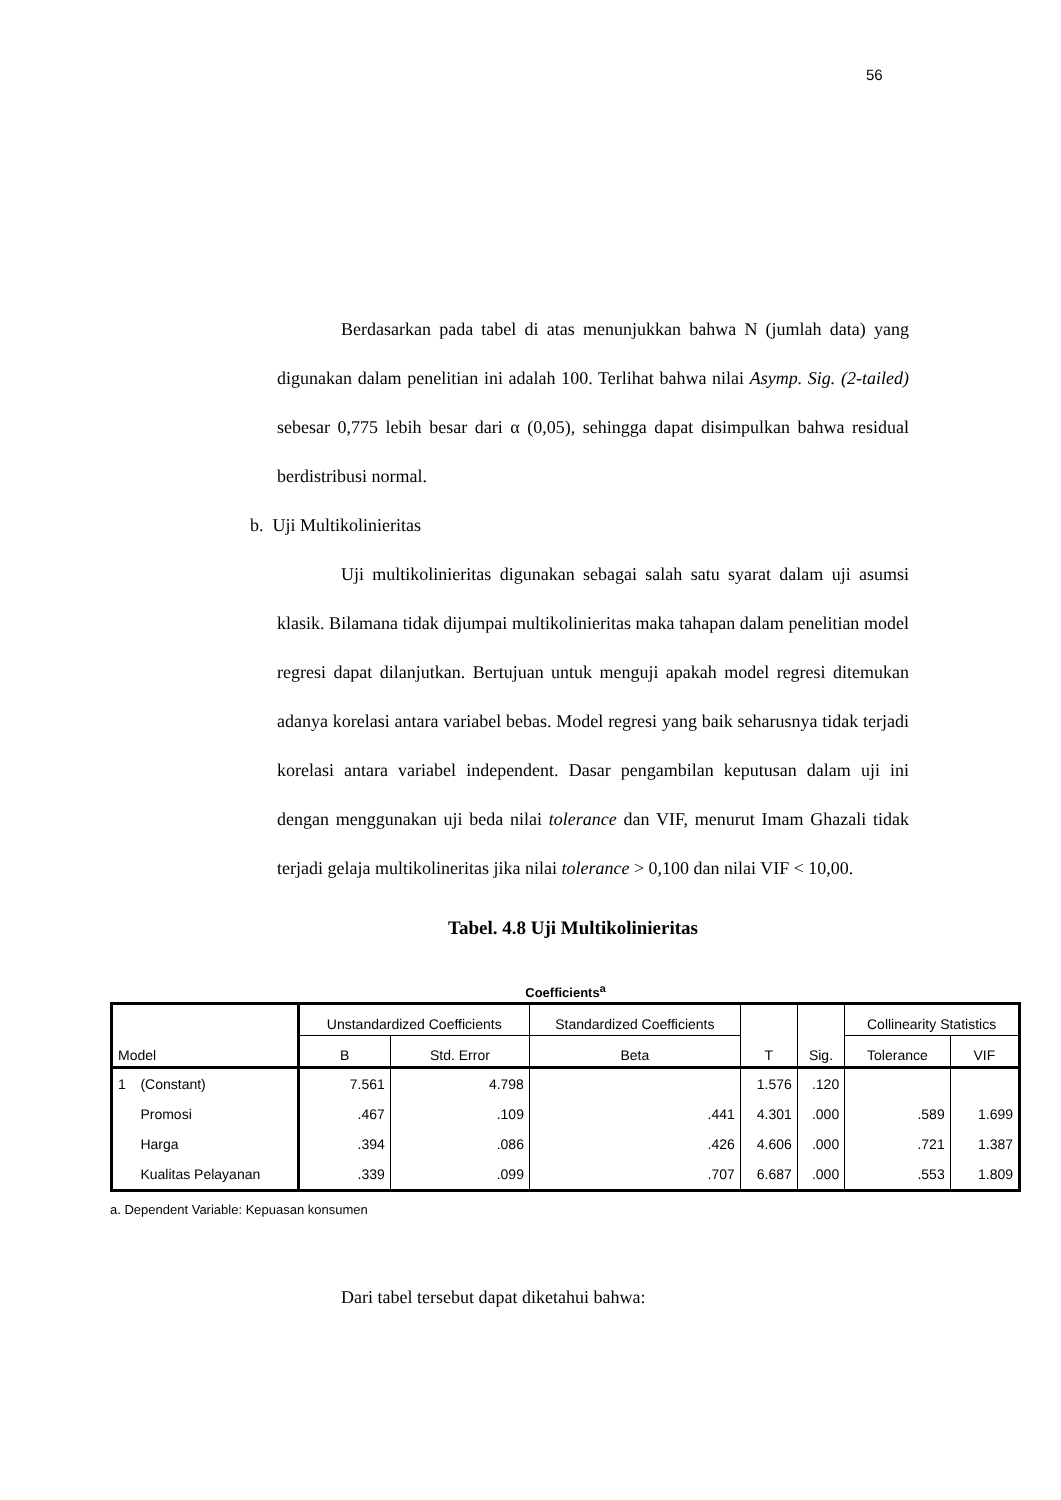56
Berdasarkan pada tabel di atas menunjukkan bahwa N (jumlah data) yang digunakan dalam penelitian ini adalah 100. Terlihat bahwa nilai Asymp. Sig. (2-tailed) sebesar 0,775 lebih besar dari α (0,05), sehingga dapat disimpulkan bahwa residual berdistribusi normal.
b. Uji Multikolinieritas
Uji multikolinieritas digunakan sebagai salah satu syarat dalam uji asumsi klasik. Bilamana tidak dijumpai multikolinieritas maka tahapan dalam penelitian model regresi dapat dilanjutkan. Bertujuan untuk menguji apakah model regresi ditemukan adanya korelasi antara variabel bebas. Model regresi yang baik seharusnya tidak terjadi korelasi antara variabel independent. Dasar pengambilan keputusan dalam uji ini dengan menggunakan uji beda nilai tolerance dan VIF, menurut Imam Ghazali tidak terjadi gelaja multikolineritas jika nilai tolerance > 0,100 dan nilai VIF < 10,00.
Tabel. 4.8 Uji Multikolinieritas
Coefficients<sup>a</sup>
| Model | | Unstandardized Coefficients | | Standardized Coefficients | T | Sig. | Collinearity Statistics | |
| --- | --- | --- | --- | --- | --- | --- | --- | --- |
| | | B | Std. Error | Beta | | | Tolerance | VIF |
| 1 | (Constant) | 7.561 | 4.798 | | 1.576 | .120 | | |
| | Promosi | .467 | .109 | .441 | 4.301 | .000 | .589 | 1.699 |
| | Harga | .394 | .086 | .426 | 4.606 | .000 | .721 | 1.387 |
| | Kualitas Pelayanan | .339 | .099 | .707 | 6.687 | .000 | .553 | 1.809 |
a. Dependent Variable: Kepuasan konsumen
Dari tabel tersebut dapat diketahui bahwa: